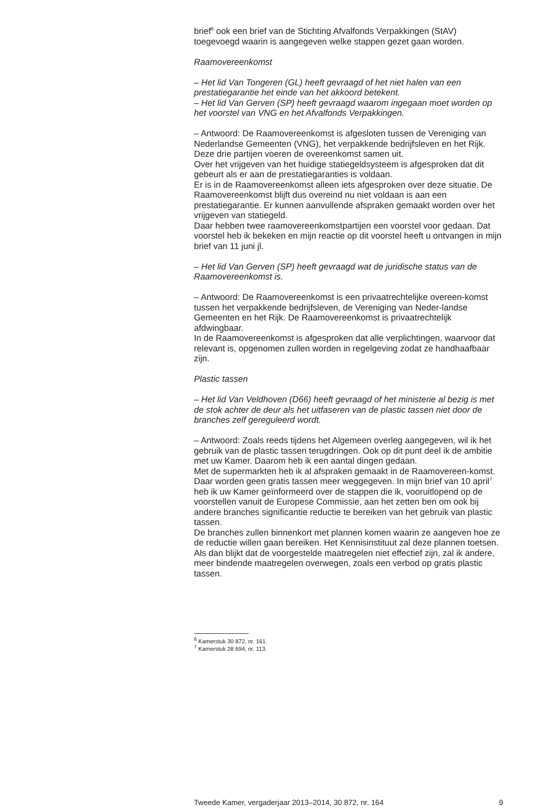brief<sup>6</sup> ook een brief van de Stichting Afvalfonds Verpakkingen (StAV) toegevoegd waarin is aangegeven welke stappen gezet gaan worden.
Raamovereenkomst
– Het lid Van Tongeren (GL) heeft gevraagd of het niet halen van een prestatiegarantie het einde van het akkoord betekent.
– Het lid Van Gerven (SP) heeft gevraagd waarom ingegaan moet worden op het voorstel van VNG en het Afvalfonds Verpakkingen.
– Antwoord: De Raamovereenkomst is afgesloten tussen de Vereniging van Nederlandse Gemeenten (VNG), het verpakkende bedrijfsleven en het Rijk. Deze drie partijen voeren de overeenkomst samen uit.
Over het vrijgeven van het huidige statiegeldsysteem is afgesproken dat dit gebeurt als er aan de prestatiegaranties is voldaan.
Er is in de Raamovereenkomst alleen iets afgesproken over deze situatie. De Raamovereenkomst blijft dus overeind nu niet voldaan is aan een prestatiegarantie. Er kunnen aanvullende afspraken gemaakt worden over het vrijgeven van statiegeld.
Daar hebben twee raamovereenkomstpartijen een voorstel voor gedaan. Dat voorstel heb ik bekeken en mijn reactie op dit voorstel heeft u ontvangen in mijn brief van 11 juni jl.
– Het lid Van Gerven (SP) heeft gevraagd wat de juridische status van de Raamovereenkomst is.
– Antwoord: De Raamovereenkomst is een privaatrechtelijke overeen-komst tussen het verpakkende bedrijfsleven, de Vereniging van Neder-landse Gemeenten en het Rijk. De Raamovereenkomst is privaatrechtelijk afdwingbaar.
In de Raamovereenkomst is afgesproken dat alle verplichtingen, waarvoor dat relevant is, opgenomen zullen worden in regelgeving zodat ze handhaafbaar zijn.
Plastic tassen
– Het lid Van Veldhoven (D66) heeft gevraagd of het ministerie al bezig is met de stok achter de deur als het uitfaseren van de plastic tassen niet door de branches zelf gereguleerd wordt.
– Antwoord: Zoals reeds tijdens het Algemeen overleg aangegeven, wil ik het gebruik van de plastic tassen terugdringen. Ook op dit punt deel ik de ambitie met uw Kamer. Daarom heb ik een aantal dingen gedaan.
Met de supermarkten heb ik al afspraken gemaakt in de Raamovereen-komst. Daar worden geen gratis tassen meer weggegeven. In mijn brief van 10 april<sup>7</sup> heb ik uw Kamer geïnformeerd over de stappen die ik, vooruitlopend op de voorstellen vanuit de Europese Commissie, aan het zetten ben om ook bij andere branches significantie reductie te bereiken van het gebruik van plastic tassen.
De branches zullen binnenkort met plannen komen waarin ze aangeven hoe ze de reductie willen gaan bereiken. Het Kennisinstituut zal deze plannen toetsen. Als dan blijkt dat de voorgestelde maatregelen niet effectief zijn, zal ik andere, meer bindende maatregelen overwegen, zoals een verbod op gratis plastic tassen.
<sup>6</sup> Kamerstuk 30 872, nr. 161.
<sup>7</sup> Kamerstuk 28 694, nr. 113.
Tweede Kamer, vergaderjaar 2013–2014, 30 872, nr. 164 9